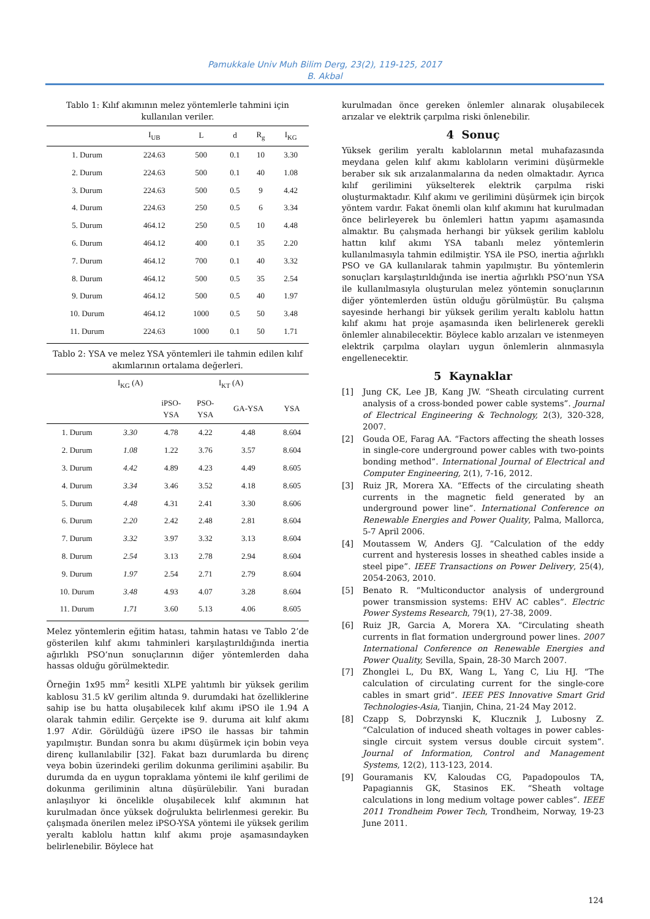Pamukkale Univ Muh Bilim Derg, 23(2), 119-125, 2017
B. Akbal
Tablo 1: Kılıf akımının melez yöntemlerle tahmini için kullanılan veriler.
| | I<sub>UB</sub> | L | d | R<sub>g</sub> | I<sub>KG</sub> |
| --- | --- | --- | --- | --- | --- |
| 1. Durum | 224.63 | 500 | 0.1 | 10 | 3.30 |
| 2. Durum | 224.63 | 500 | 0.1 | 40 | 1.08 |
| 3. Durum | 224.63 | 500 | 0.5 | 9 | 4.42 |
| 4. Durum | 224.63 | 250 | 0.5 | 6 | 3.34 |
| 5. Durum | 464.12 | 250 | 0.5 | 10 | 4.48 |
| 6. Durum | 464.12 | 400 | 0.1 | 35 | 2.20 |
| 7. Durum | 464.12 | 700 | 0.1 | 40 | 3.32 |
| 8. Durum | 464.12 | 500 | 0.5 | 35 | 2.54 |
| 9. Durum | 464.12 | 500 | 0.5 | 40 | 1.97 |
| 10. Durum | 464.12 | 1000 | 0.5 | 50 | 3.48 |
| 11. Durum | 224.63 | 1000 | 0.1 | 50 | 1.71 |
Tablo 2: YSA ve melez YSA yöntemleri ile tahmin edilen kılıf akımlarının ortalama değerleri.
| | I<sub>KG</sub> (A) | I<sub>KT</sub> (A) | | | |
| --- | --- | --- | --- | --- | --- |
| | | iPSO- YSA | PSO- YSA | GA-YSA | YSA |
| 1. Durum | 3.30 | 4.78 | 4.22 | 4.48 | 8.604 |
| 2. Durum | 1.08 | 1.22 | 3.76 | 3.57 | 8.604 |
| 3. Durum | 4.42 | 4.89 | 4.23 | 4.49 | 8.605 |
| 4. Durum | 3.34 | 3.46 | 3.52 | 4.18 | 8.605 |
| 5. Durum | 4.48 | 4.31 | 2.41 | 3.30 | 8.606 |
| 6. Durum | 2.20 | 2.42 | 2.48 | 2.81 | 8.604 |
| 7. Durum | 3.32 | 3.97 | 3.32 | 3.13 | 8.604 |
| 8. Durum | 2.54 | 3.13 | 2.78 | 2.94 | 8.604 |
| 9. Durum | 1.97 | 2.54 | 2.71 | 2.79 | 8.604 |
| 10. Durum | 3.48 | 4.93 | 4.07 | 3.28 | 8.604 |
| 11. Durum | 1.71 | 3.60 | 5.13 | 4.06 | 8.605 |
Melez yöntemlerin eğitim hatası, tahmin hatası ve Tablo 2’de gösterilen kılıf akımı tahminleri karşılaştırıldığında inertia ağırlıklı PSO’nun sonuçlarının diğer yöntemlerden daha hassas olduğu görülmektedir.
Örneğin 1x95 mm<sup>2</sup> kesitli XLPE yalıtımlı bir yüksek gerilim kablosu 31.5 kV gerilim altında 9. durumdaki hat özelliklerine sahip ise bu hatta oluşabilecek kılıf akımı iPSO ile 1.94 A olarak tahmin edilir. Gerçekte ise 9. duruma ait kılıf akımı 1.97 A’dir. Görüldüğü üzere iPSO ile hassas bir tahmin yapılmıştır. Bundan sonra bu akımı düşürmek için bobin veya direnç kullanılabilir [32]. Fakat bazı durumlarda bu direnç veya bobin üzerindeki gerilim dokunma gerilimini aşabilir. Bu durumda da en uygun topraklama yöntemi ile kılıf gerilimi de dokunma geriliminin altına düşürülebilir. Yani buradan anlaşılıyor ki öncelikle oluşabilecek kılıf akımının hat kurulmadan önce yüksek doğrulukta belirlenmesi gerekir. Bu çalışmada önerilen melez iPSO-YSA yöntemi ile yüksek gerilim yeraltı kablolu hattın kılıf akımı proje aşamasındayken belirlenebilir. Böylece hat
kurulmadan önce gereken önlemler alınarak oluşabilecek arızalar ve elektrik çarpılma riski önlenebilir.
4 Sonuç
Yüksek gerilim yeraltı kablolarının metal muhafazasında meydana gelen kılıf akımı kabloların verimini düşürmekle beraber sık sık arızalanmalarına da neden olmaktadır. Ayrıca kılıf gerilimini yükselterek elektrik çarpılma riski oluşturmaktadır. Kılıf akımı ve gerilimini düşürmek için birçok yöntem vardır. Fakat önemli olan kılıf akımını hat kurulmadan önce belirleyerek bu önlemleri hattın yapımı aşamasında almaktır. Bu çalışmada herhangi bir yüksek gerilim kablolu hattın kılıf akımı YSA tabanlı melez yöntemlerin kullanılmasıyla tahmin edilmiştir. YSA ile PSO, inertia ağırlıklı PSO ve GA kullanılarak tahmin yapılmıştır. Bu yöntemlerin sonuçları karşılaştırıldığında ise inertia ağırlıklı PSO’nun YSA ile kullanılmasıyla oluşturulan melez yöntemin sonuçlarının diğer yöntemlerden üstün olduğu görülmüştür. Bu çalışma sayesinde herhangi bir yüksek gerilim yeraltı kablolu hattın kılıf akımı hat proje aşamasında iken belirlenerek gerekli önlemler alınabilecektir. Böylece kablo arızaları ve istenmeyen elektrik çarpılma olayları uygun önlemlerin alınmasıyla engellenecektir.
5 Kaynaklar
[1] Jung CK, Lee JB, Kang JW. “Sheath circulating current analysis of a cross-bonded power cable systems”. Journal of Electrical Engineering & Technology, 2(3), 320-328, 2007.
[2] Gouda OE, Farag AA. “Factors affecting the sheath losses in single-core underground power cables with two-points bonding method”. International Journal of Electrical and Computer Engineering, 2(1), 7-16, 2012.
[3] Ruiz JR, Morera XA. “Effects of the circulating sheath currents in the magnetic field generated by an underground power line”. International Conference on Renewable Energies and Power Quality, Palma, Mallorca, 5-7 April 2006.
[4] Moutassem W, Anders GJ. “Calculation of the eddy current and hysteresis losses in sheathed cables inside a steel pipe”. IEEE Transactions on Power Delivery, 25(4), 2054-2063, 2010.
[5] Benato R. “Multiconductor analysis of underground power transmission systems: EHV AC cables”. Electric Power Systems Research, 79(1), 27-38, 2009.
[6] Ruiz JR, Garcia A, Morera XA. “Circulating sheath currents in flat formation underground power lines. 2007 International Conference on Renewable Energies and Power Quality, Sevilla, Spain, 28-30 March 2007.
[7] Zhonglei L, Du BX, Wang L, Yang C, Liu HJ. “The calculation of circulating current for the single-core cables in smart grid”. IEEE PES Innovative Smart Grid Technologies-Asia, Tianjin, China, 21-24 May 2012.
[8] Czapp S, Dobrzynski K, Klucznik J, Lubosny Z. “Calculation of induced sheath voltages in power cables-single circuit system versus double circuit system”. Journal of Information, Control and Management Systems, 12(2), 113-123, 2014.
[9] Gouramanis KV, Kaloudas CG, Papadopoulos TA, Papagiannis GK, Stasinos EK. “Sheath voltage calculations in long medium voltage power cables”. IEEE 2011 Trondheim Power Tech, Trondheim, Norway, 19-23 June 2011.
124